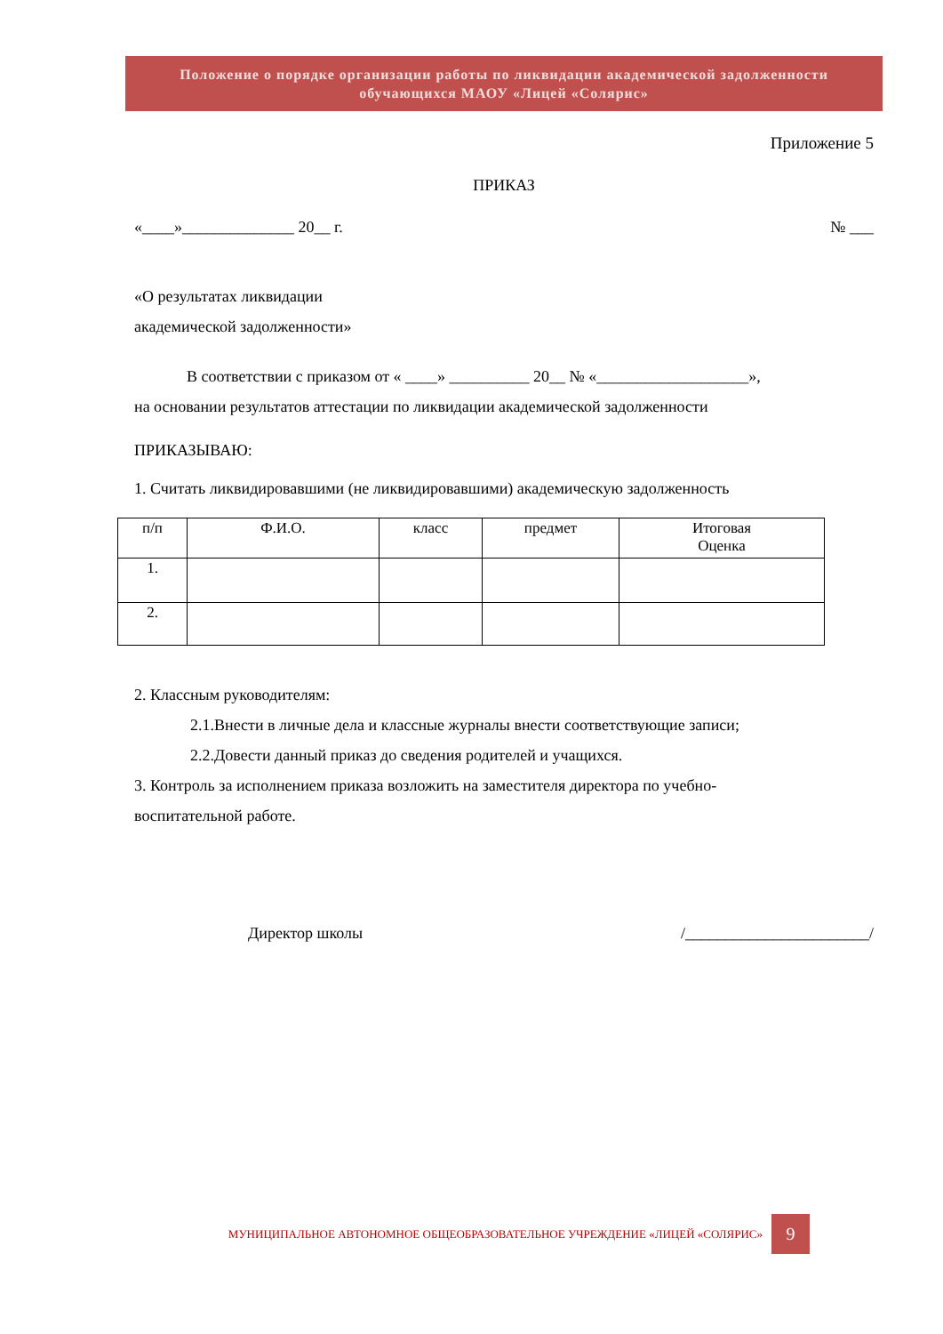Положение о порядке организации работы по ликвидации академической задолженности
обучающихся МАОУ «Лицей «Солярис»
Приложение 5
ПРИКАЗ
«____»______________ 20__ г. № ___
«О результатах ликвидации
академической задолженности»
В соответствии с приказом от « ____» __________ 20__ № «___________________»,
на основании результатов аттестации по ликвидации академической задолженности
ПРИКАЗЫВАЮ:
1. Считать ликвидировавшими (не ликвидировавшими) академическую задолженность
| п/п | Ф.И.О. | класс | предмет | Итоговая Оценка |
| --- | --- | --- | --- | --- |
| 1. | | | | |
| 2. | | | | |
2. Классным руководителям:
2.1.Внести в личные дела и классные журналы внести соответствующие записи;
2.2.Довести данный приказ до сведения родителей и учащихся.
3. Контроль за исполнением приказа возложить на заместителя директора по учебно-
воспитательной работе.
Директор школы /_______________________/
МУНИЦИПАЛЬНОЕ АВТОНОМНОЕ ОБЩЕОБРАЗОВАТЕЛЬНОЕ УЧРЕЖДЕНИЕ «ЛИЦЕЙ «СОЛЯРИС» 9